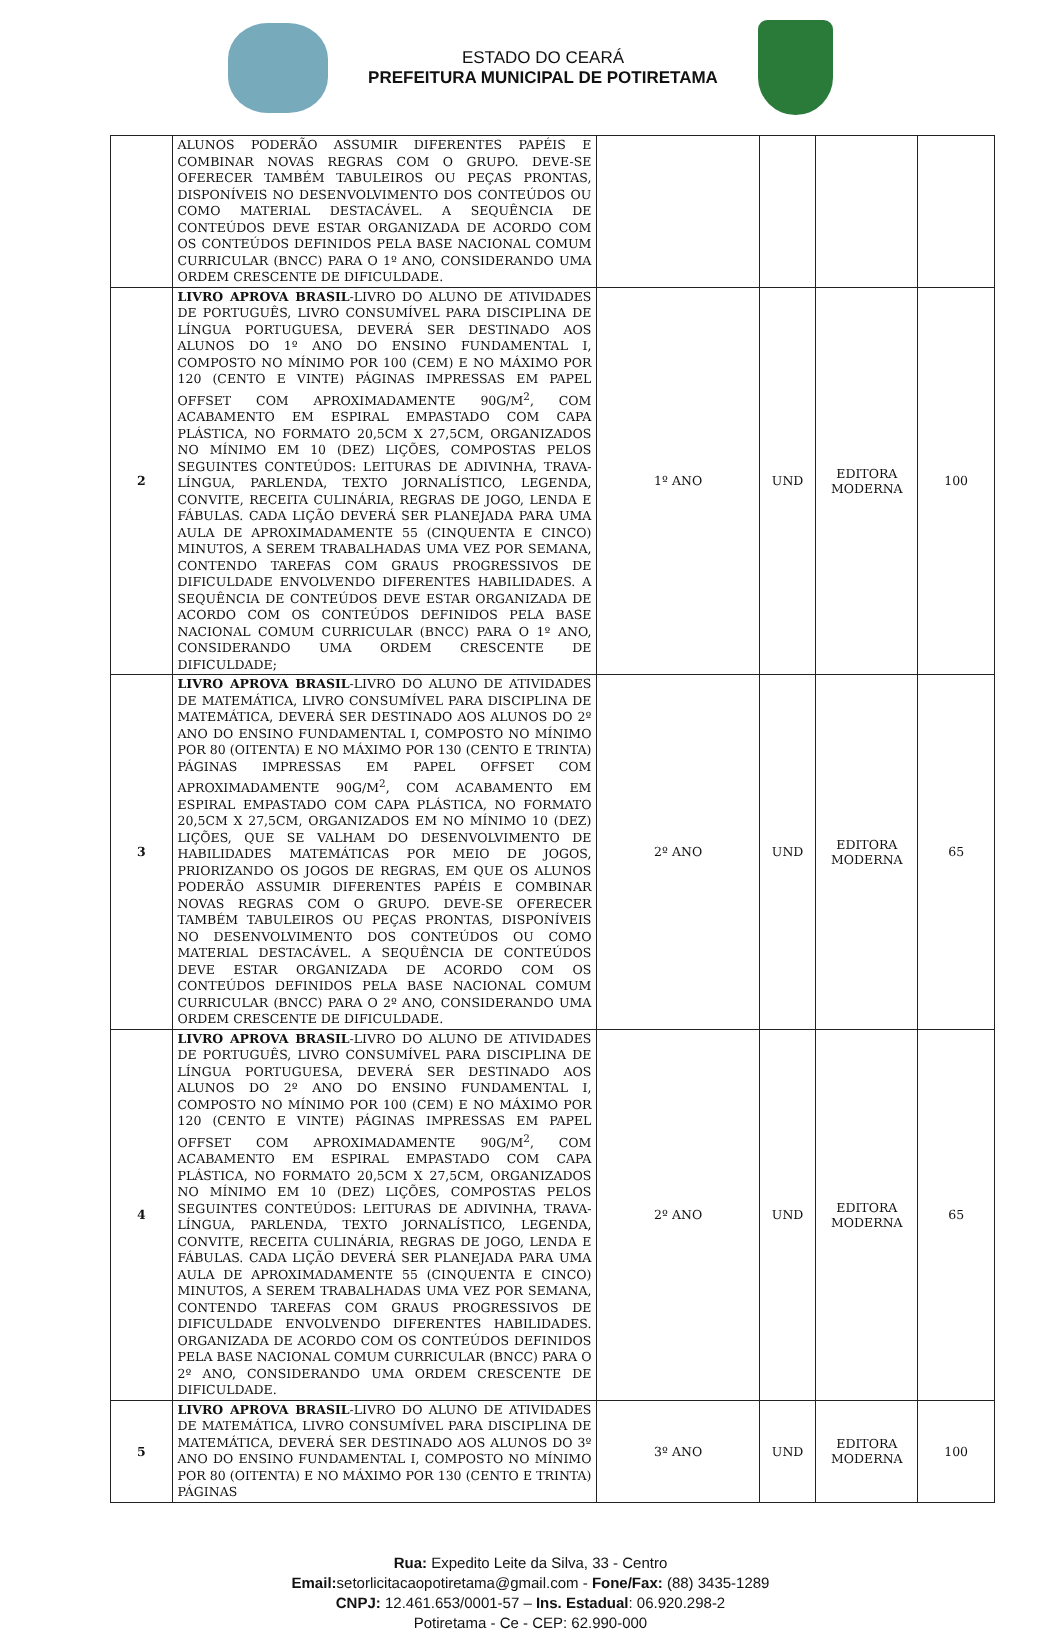ESTADO DO CEARÁ
PREFEITURA MUNICIPAL DE POTIRETAMA
| | ALUNOS PODERÃO ASSUMIR DIFERENTES PAPÉIS E COMBINAR NOVAS REGRAS COM O GRUPO. DEVE-SE OFERECER TAMBÉM TABULEIROS OU PEÇAS PRONTAS, DISPONÍVEIS NO DESENVOLVIMENTO DOS CONTEÚDOS OU COMO MATERIAL DESTACÁVEL. A SEQUÊNCIA DE CONTEÚDOS DEVE ESTAR ORGANIZADA DE ACORDO COM OS CONTEÚDOS DEFINIDOS PELA BASE NACIONAL COMUM CURRICULAR (BNCC) PARA O 1º ANO, CONSIDERANDO UMA ORDEM CRESCENTE DE DIFICULDADE. | | | | |
| 2 | LIVRO APROVA BRASIL -LIVRO DO ALUNO DE ATIVIDADES DE PORTUGUÊS, LIVRO CONSUMÍVEL PARA DISCIPLINA DE LÍNGUA PORTUGUESA, DEVERÁ SER DESTINADO AOS ALUNOS DO 1º ANO DO ENSINO FUNDAMENTAL I, COMPOSTO NO MÍNIMO POR 100 (CEM) E NO MÁXIMO POR 120 (CENTO E VINTE) PÁGINAS IMPRESSAS EM PAPEL OFFSET COM APROXIMADAMENTE 90G/M<sup>2</sup>, COM ACABAMENTO EM ESPIRAL EMPASTADO COM CAPA PLÁSTICA, NO FORMATO 20,5CM X 27,5CM, ORGANIZADOS NO MÍNIMO EM 10 (DEZ) LIÇÕES, COMPOSTAS PELOS SEGUINTES CONTEÚDOS: LEITURAS DE ADIVINHA, TRAVA-LÍNGUA, PARLENDA, TEXTO JORNALÍSTICO, LEGENDA, CONVITE, RECEITA CULINÁRIA, REGRAS DE JOGO, LENDA E FÁBULAS. CADA LIÇÃO DEVERÁ SER PLANEJADA PARA UMA AULA DE APROXIMADAMENTE 55 (CINQUENTA E CINCO) MINUTOS, A SEREM TRABALHADAS UMA VEZ POR SEMANA, CONTENDO TAREFAS COM GRAUS PROGRESSIVOS DE DIFICULDADE ENVOLVENDO DIFERENTES HABILIDADES. A SEQUÊNCIA DE CONTEÚDOS DEVE ESTAR ORGANIZADA DE ACORDO COM OS CONTEÚDOS DEFINIDOS PELA BASE NACIONAL COMUM CURRICULAR (BNCC) PARA O 1º ANO, CONSIDERANDO UMA ORDEM CRESCENTE DE DIFICULDADE; | 1º ANO | UND | EDITORA MODERNA | 100 |
| 3 | LIVRO APROVA BRASIL -LIVRO DO ALUNO DE ATIVIDADES DE MATEMÁTICA, LIVRO CONSUMÍVEL PARA DISCIPLINA DE MATEMÁTICA, DEVERÁ SER DESTINADO AOS ALUNOS DO 2º ANO DO ENSINO FUNDAMENTAL I, COMPOSTO NO MÍNIMO POR 80 (OITENTA) E NO MÁXIMO POR 130 (CENTO E TRINTA) PÁGINAS IMPRESSAS EM PAPEL OFFSET COM APROXIMADAMENTE 90G/M<sup>2</sup>, COM ACABAMENTO EM ESPIRAL EMPASTADO COM CAPA PLÁSTICA, NO FORMATO 20,5CM X 27,5CM, ORGANIZADOS EM NO MÍNIMO 10 (DEZ) LIÇÕES, QUE SE VALHAM DO DESENVOLVIMENTO DE HABILIDADES MATEMÁTICAS POR MEIO DE JOGOS, PRIORIZANDO OS JOGOS DE REGRAS, EM QUE OS ALUNOS PODERÃO ASSUMIR DIFERENTES PAPÉIS E COMBINAR NOVAS REGRAS COM O GRUPO. DEVE-SE OFERECER TAMBÉM TABULEIROS OU PEÇAS PRONTAS, DISPONÍVEIS NO DESENVOLVIMENTO DOS CONTEÚDOS OU COMO MATERIAL DESTACÁVEL. A SEQUÊNCIA DE CONTEÚDOS DEVE ESTAR ORGANIZADA DE ACORDO COM OS CONTEÚDOS DEFINIDOS PELA BASE NACIONAL COMUM CURRICULAR (BNCC) PARA O 2º ANO, CONSIDERANDO UMA ORDEM CRESCENTE DE DIFICULDADE. | 2º ANO | UND | EDITORA MODERNA | 65 |
| 4 | LIVRO APROVA BRASIL -LIVRO DO ALUNO DE ATIVIDADES DE PORTUGUÊS, LIVRO CONSUMÍVEL PARA DISCIPLINA DE LÍNGUA PORTUGUESA, DEVERÁ SER DESTINADO AOS ALUNOS DO 2º ANO DO ENSINO FUNDAMENTAL I, COMPOSTO NO MÍNIMO POR 100 (CEM) E NO MÁXIMO POR 120 (CENTO E VINTE) PÁGINAS IMPRESSAS EM PAPEL OFFSET COM APROXIMADAMENTE 90G/M<sup>2</sup>, COM ACABAMENTO EM ESPIRAL EMPASTADO COM CAPA PLÁSTICA, NO FORMATO 20,5CM X 27,5CM, ORGANIZADOS NO MÍNIMO EM 10 (DEZ) LIÇÕES, COMPOSTAS PELOS SEGUINTES CONTEÚDOS: LEITURAS DE ADIVINHA, TRAVA-LÍNGUA, PARLENDA, TEXTO JORNALÍSTICO, LEGENDA, CONVITE, RECEITA CULINÁRIA, REGRAS DE JOGO, LENDA E FÁBULAS. CADA LIÇÃO DEVERÁ SER PLANEJADA PARA UMA AULA DE APROXIMADAMENTE 55 (CINQUENTA E CINCO) MINUTOS, A SEREM TRABALHADAS UMA VEZ POR SEMANA, CONTENDO TAREFAS COM GRAUS PROGRESSIVOS DE DIFICULDADE ENVOLVENDO DIFERENTES HABILIDADES. ORGANIZADA DE ACORDO COM OS CONTEÚDOS DEFINIDOS PELA BASE NACIONAL COMUM CURRICULAR (BNCC) PARA O 2º ANO, CONSIDERANDO UMA ORDEM CRESCENTE DE DIFICULDADE. | 2º ANO | UND | EDITORA MODERNA | 65 |
| 5 | LIVRO APROVA BRASIL -LIVRO DO ALUNO DE ATIVIDADES DE MATEMÁTICA, LIVRO CONSUMÍVEL PARA DISCIPLINA DE MATEMÁTICA, DEVERÁ SER DESTINADO AOS ALUNOS DO 3º ANO DO ENSINO FUNDAMENTAL I, COMPOSTO NO MÍNIMO POR 80 (OITENTA) E NO MÁXIMO POR 130 (CENTO E TRINTA) PÁGINAS | 3º ANO | UND | EDITORA MODERNA | 100 |
Rua: Expedito Leite da Silva, 33 - Centro
Email: setorlicitacaopotiretama@gmail.com - Fone/Fax: (88) 3435-1289
CNPJ: 12.461.653/0001-57 – Ins. Estadual: 06.920.298-2
Potiretama - Ce - CEP: 62.990-000